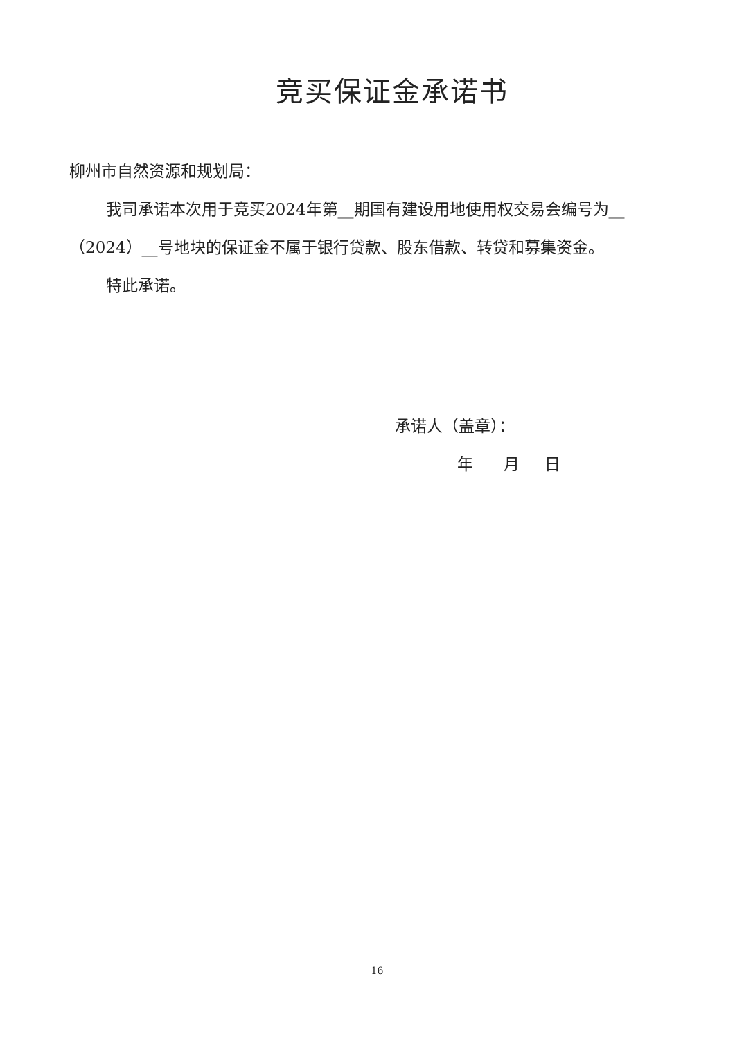竞买保证金承诺书
柳州市自然资源和规划局：
我司承诺本次用于竞买2024年第__期国有建设用地使用权交易会编号为__（2024）__号地块的保证金不属于银行贷款、股东借款、转贷和募集资金。
特此承诺。
承诺人（盖章）：
年 月 日
16